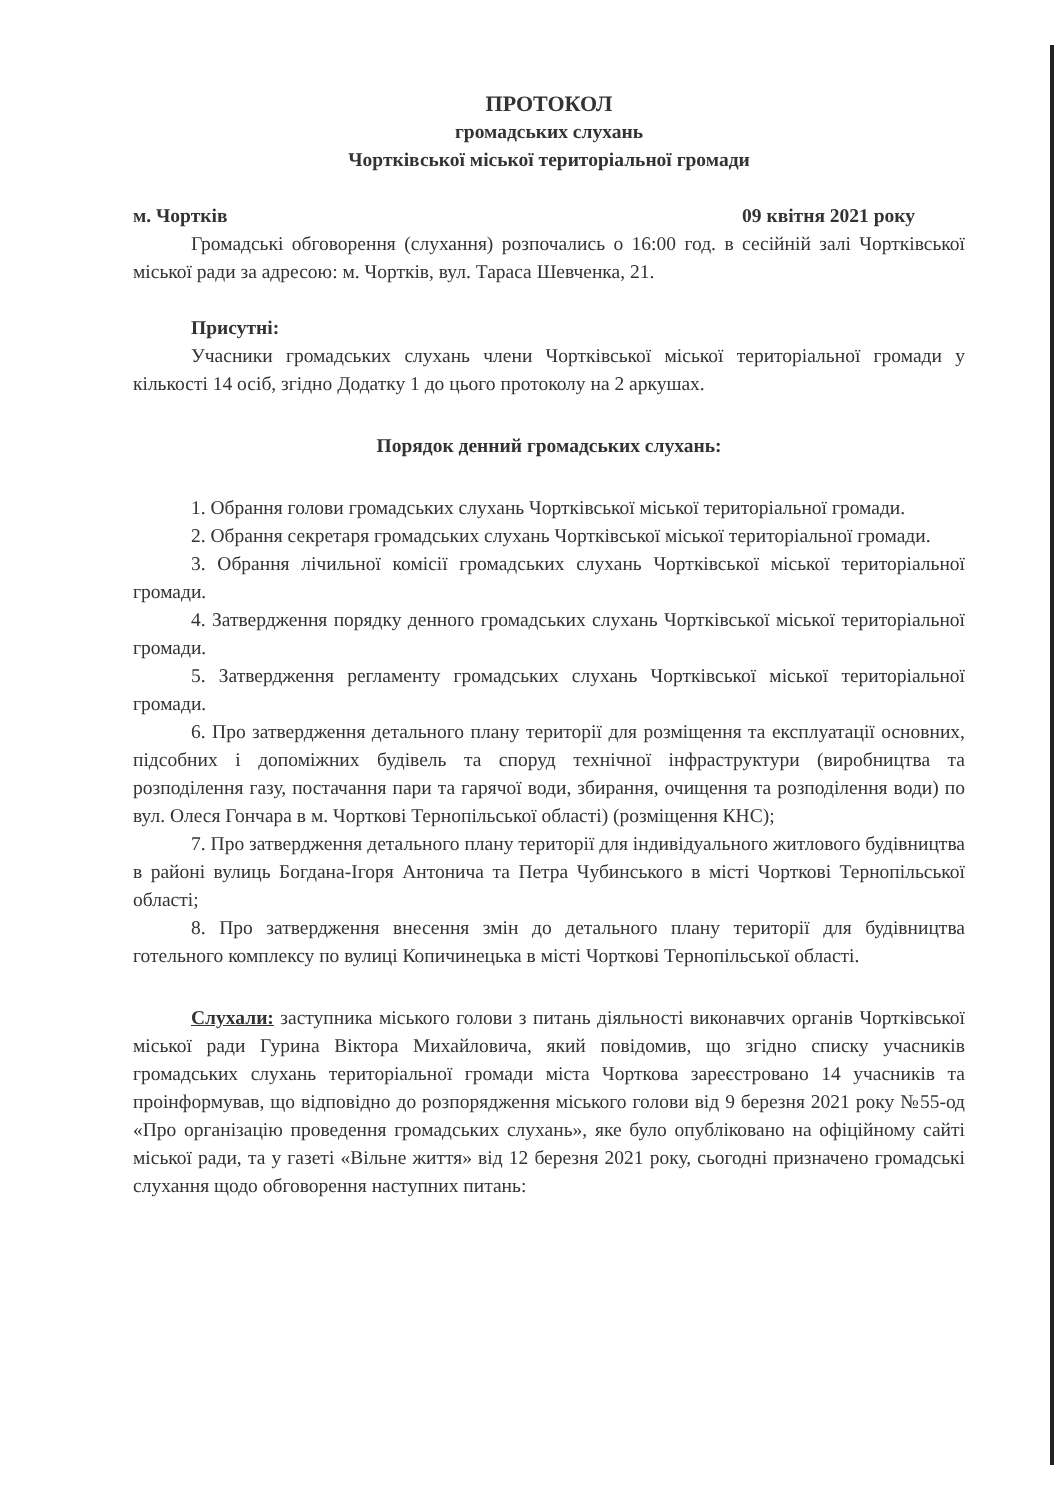ПРОТОКОЛ
громадських слухань
Чортківської міської територіальної громади
м. Чортків 09 квітня 2021 року
Громадські обговорення (слухання) розпочались о 16:00 год. в сесійній залі Чортківської міської ради за адресою: м. Чортків, вул. Тараса Шевченка, 21.
Присутні:
Учасники громадських слухань члени Чортківської міської територіальної громади у кількості 14 осіб, згідно Додатку 1 до цього протоколу на 2 аркушах.
Порядок денний громадських слухань:
1. Обрання голови громадських слухань Чортківської міської територіальної громади.
2. Обрання секретаря громадських слухань Чортківської міської територіальної громади.
3. Обрання лічильної комісії громадських слухань Чортківської міської територіальної громади.
4. Затвердження порядку денного громадських слухань Чортківської міської територіальної громади.
5. Затвердження регламенту громадських слухань Чортківської міської територіальної громади.
6. Про затвердження детального плану території для розміщення та експлуатації основних, підсобних і допоміжних будівель та споруд технічної інфраструктури (виробництва та розподілення газу, постачання пари та гарячої води, збирання, очищення та розподілення води) по вул. Олеся Гончара в м. Чорткові Тернопільської області) (розміщення КНС);
7. Про затвердження детального плану території для індивідуального житлового будівництва в районі вулиць Богдана-Ігоря Антонича та Петра Чубинського в місті Чорткові Тернопільської області;
8. Про затвердження внесення змін до детального плану території для будівництва готельного комплексу по вулиці Копичинецька в місті Чорткові Тернопільської області.
Слухали: заступника міського голови з питань діяльності виконавчих органів Чортківської міської ради Гурина Віктора Михайловича, який повідомив, що згідно списку учасників громадських слухань територіальної громади міста Чорткова зареєстровано 14 учасників та проінформував, що відповідно до розпорядження міського голови від 9 березня 2021 року №55-од «Про організацію проведення громадських слухань», яке було опубліковано на офіційному сайті міської ради, та у газеті «Вільне життя» від 12 березня 2021 року, сьогодні призначено громадські слухання щодо обговорення наступних питань: